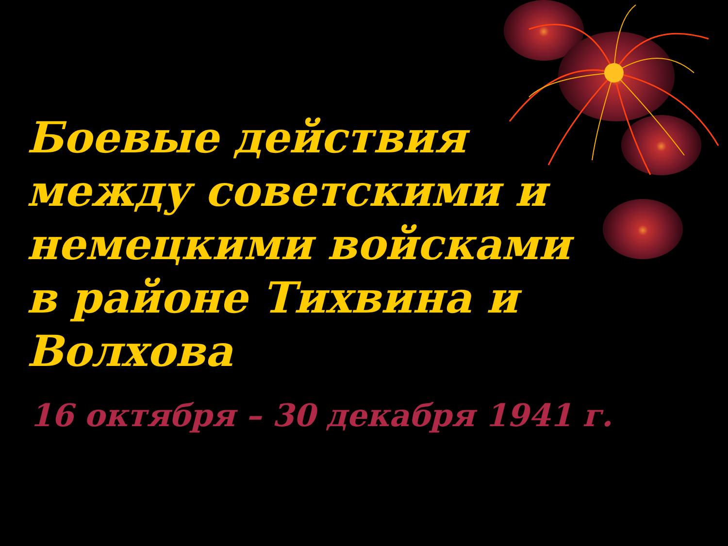Боевые действия между советскими и немецкими войсками в районе Тихвина и Волхова
16 октября – 30 декабря 1941 г.